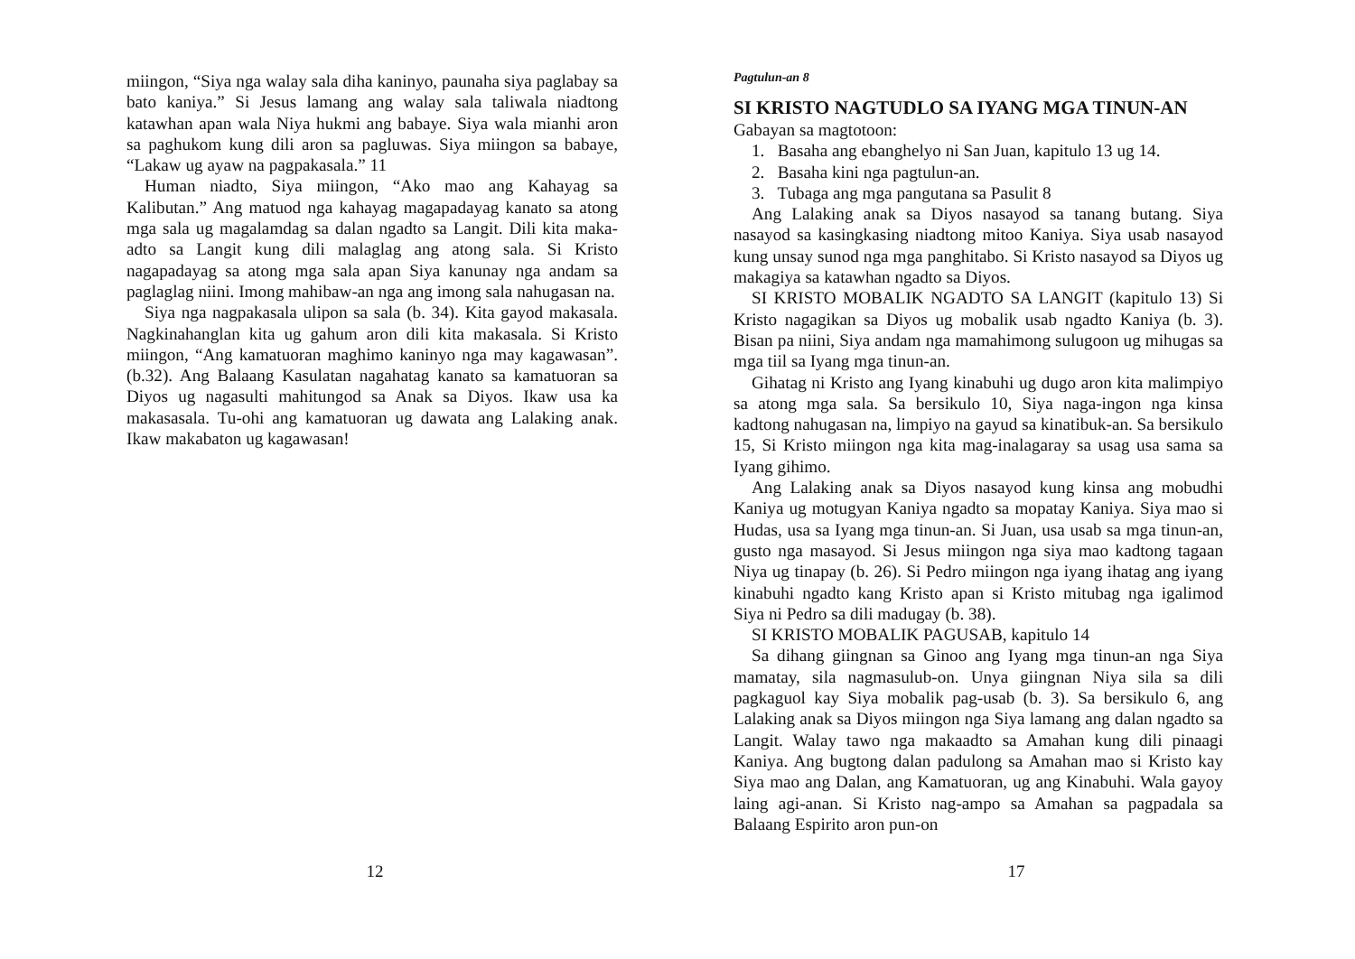miingon, “Siya nga walay sala diha kaninyo, paunaha siya paglabay sa bato kaniya.” Si Jesus lamang ang walay sala taliwala niadtong katawhan apan wala Niya hukmi ang babaye. Siya wala mianhi aron sa paghukom kung dili aron sa pagluwas. Siya miingon sa babaye, “Lakaw ug ayaw na pagpakasala.” 11
Human niadto, Siya miingon, “Ako mao ang Kahayag sa Kalibutan.” Ang matuod nga kahayag magapadayag kanato sa atong mga sala ug magalamdag sa dalan ngadto sa Langit. Dili kita maka-adto sa Langit kung dili malaglag ang atong sala. Si Kristo nagapadayag sa atong mga sala apan Siya kanunay nga andam sa paglaglag niini. Imong mahibaw-an nga ang imong sala nahugasan na.
Siya nga nagpakasala ulipon sa sala (b. 34). Kita gayod makasala. Nagkinahanglan kita ug gahum aron dili kita makasala. Si Kristo miingon, “Ang kamatuoran maghimo kaninyo nga may kagawasan”. (b.32). Ang Balaang Kasulatan nagahatag kanato sa kamatuoran sa Diyos ug nagasulti mahitungod sa Anak sa Diyos. Ikaw usa ka makasasala. Tu-ohi ang kamatuoran ug dawata ang Lalaking anak. Ikaw makabaton ug kagawasan!
12
Pagtulun-an 8
SI KRISTO NAGTUDLO SA IYANG MGA TINUN-AN
Gabayan sa magtotoon:
1. Basaha ang ebanghelyo ni San Juan, kapitulo 13 ug 14.
2. Basaha kini nga pagtulun-an.
3. Tubaga ang mga pangutana sa Pasulit 8
Ang Lalaking anak sa Diyos nasayod sa tanang butang. Siya nasayod sa kasingkasing niadtong mitoo Kaniya. Siya usab nasayod kung unsay sunod nga mga panghitabo. Si Kristo nasayod sa Diyos ug makagiya sa katawhan ngadto sa Diyos.
SI KRISTO MOBALIK NGADTO SA LANGIT (kapitulo 13) Si Kristo nagagikan sa Diyos ug mobalik usab ngadto Kaniya (b. 3). Bisan pa niini, Siya andam nga mamahimong sulugoon ug mihugas sa mga tiil sa Iyang mga tinun-an.
Gihatag ni Kristo ang Iyang kinabuhi ug dugo aron kita malimpiyo sa atong mga sala. Sa bersikulo 10, Siya naga-ingon nga kinsa kadtong nahugasan na, limpiyo na gayud sa kinatibuk-an. Sa bersikulo 15, Si Kristo miingon nga kita mag-inalagaray sa usag usa sama sa Iyang gihimo.
Ang Lalaking anak sa Diyos nasayod kung kinsa ang mobudhi Kaniya ug motugyan Kaniya ngadto sa mopatay Kaniya. Siya mao si Hudas, usa sa Iyang mga tinun-an. Si Juan, usa usab sa mga tinun-an, gusto nga masayod. Si Jesus miingon nga siya mao kadtong tagaan Niya ug tinapay (b. 26). Si Pedro miingon nga iyang ihatag ang iyang kinabuhi ngadto kang Kristo apan si Kristo mitubag nga igalimod Siya ni Pedro sa dili madugay (b. 38).
SI KRISTO MOBALIK PAGUSAB, kapitulo 14
Sa dihang giingnan sa Ginoo ang Iyang mga tinun-an nga Siya mamatay, sila nagmasulub-on. Unya giingnan Niya sila sa dili pagkaguol kay Siya mobalik pag-usab (b. 3). Sa bersikulo 6, ang Lalaking anak sa Diyos miingon nga Siya lamang ang dalan ngadto sa Langit. Walay tawo nga makaadto sa Amahan kung dili pinaagi Kaniya. Ang bugtong dalan padulong sa Amahan mao si Kristo kay Siya mao ang Dalan, ang Kamatuoran, ug ang Kinabuhi. Wala gayoy laing agi-anan. Si Kristo nag-ampo sa Amahan sa pagpadala sa Balaang Espirito aron pun-on
17